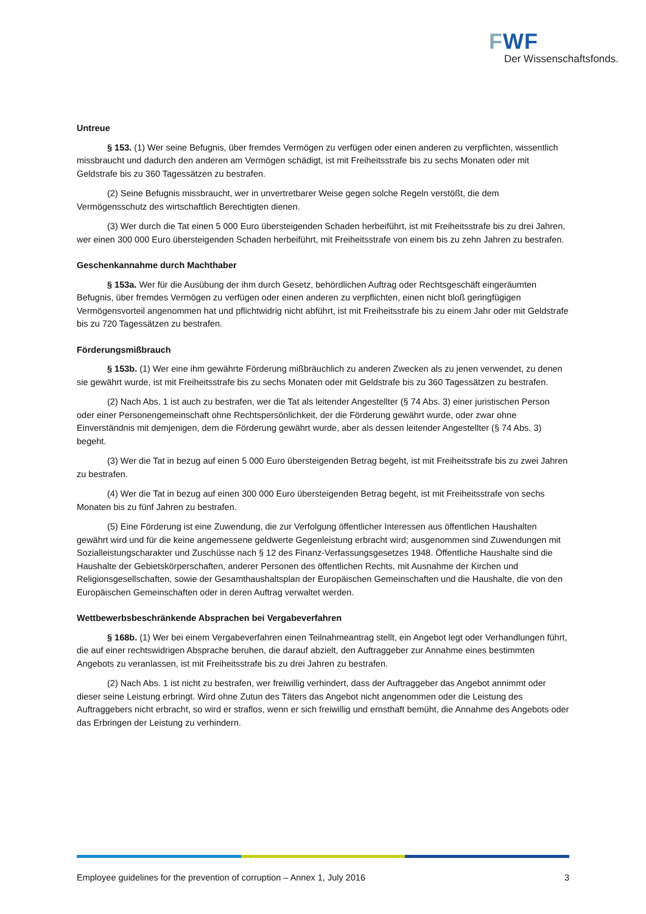FWF
Der Wissenschaftsfonds.
Untreue
§ 153. (1) Wer seine Befugnis, über fremdes Vermögen zu verfügen oder einen anderen zu verpflichten, wissentlich missbraucht und dadurch den anderen am Vermögen schädigt, ist mit Freiheitsstrafe bis zu sechs Monaten oder mit Geldstrafe bis zu 360 Tagessätzen zu bestrafen.
(2) Seine Befugnis missbraucht, wer in unvertretbarer Weise gegen solche Regeln verstößt, die dem Vermögensschutz des wirtschaftlich Berechtigten dienen.
(3) Wer durch die Tat einen 5 000 Euro übersteigenden Schaden herbeiführt, ist mit Freiheitsstrafe bis zu drei Jahren, wer einen 300 000 Euro übersteigenden Schaden herbeiführt, mit Freiheitsstrafe von einem bis zu zehn Jahren zu bestrafen.
Geschenkannahme durch Machthaber
§ 153a. Wer für die Ausübung der ihm durch Gesetz, behördlichen Auftrag oder Rechtsgeschäft eingeräumten Befugnis, über fremdes Vermögen zu verfügen oder einen anderen zu verpflichten, einen nicht bloß geringfügigen Vermögensvorteil angenommen hat und pflichtwidrig nicht abführt, ist mit Freiheitsstrafe bis zu einem Jahr oder mit Geldstrafe bis zu 720 Tagessätzen zu bestrafen.
Förderungsmißbrauch
§ 153b. (1) Wer eine ihm gewährte Förderung mißbräuchlich zu anderen Zwecken als zu jenen verwendet, zu denen sie gewährt wurde, ist mit Freiheitsstrafe bis zu sechs Monaten oder mit Geldstrafe bis zu 360 Tagessätzen zu bestrafen.
(2) Nach Abs. 1 ist auch zu bestrafen, wer die Tat als leitender Angestellter (§ 74 Abs. 3) einer juristischen Person oder einer Personengemeinschaft ohne Rechtspersönlichkeit, der die Förderung gewährt wurde, oder zwar ohne Einverständnis mit demjenigen, dem die Förderung gewährt wurde, aber als dessen leitender Angestellter (§ 74 Abs. 3) begeht.
(3) Wer die Tat in bezug auf einen 5 000 Euro übersteigenden Betrag begeht, ist mit Freiheitsstrafe bis zu zwei Jahren zu bestrafen.
(4) Wer die Tat in bezug auf einen 300 000 Euro übersteigenden Betrag begeht, ist mit Freiheitsstrafe von sechs Monaten bis zu fünf Jahren zu bestrafen.
(5) Eine Förderung ist eine Zuwendung, die zur Verfolgung öffentlicher Interessen aus öffentlichen Haushalten gewährt wird und für die keine angemessene geldwerte Gegenleistung erbracht wird; ausgenommen sind Zuwendungen mit Sozialleistungscharakter und Zuschüsse nach § 12 des Finanz-Verfassungsgesetzes 1948. Öffentliche Haushalte sind die Haushalte der Gebietskörperschaften, anderer Personen des öffentlichen Rechts, mit Ausnahme der Kirchen und Religionsgesellschaften, sowie der Gesamthaushaltsplan der Europäischen Gemeinschaften und die Haushalte, die von den Europäischen Gemeinschaften oder in deren Auftrag verwaltet werden.
Wettbewerbsbeschränkende Absprachen bei Vergabeverfahren
§ 168b. (1) Wer bei einem Vergabeverfahren einen Teilnahmeantrag stellt, ein Angebot legt oder Verhandlungen führt, die auf einer rechtswidrigen Absprache beruhen, die darauf abzielt, den Auftraggeber zur Annahme eines bestimmten Angebots zu veranlassen, ist mit Freiheitsstrafe bis zu drei Jahren zu bestrafen.
(2) Nach Abs. 1 ist nicht zu bestrafen, wer freiwillig verhindert, dass der Auftraggeber das Angebot annimmt oder dieser seine Leistung erbringt. Wird ohne Zutun des Täters das Angebot nicht angenommen oder die Leistung des Auftraggebers nicht erbracht, so wird er straflos, wenn er sich freiwillig und ernsthaft bemüht, die Annahme des Angebots oder das Erbringen der Leistung zu verhindern.
Employee guidelines for the prevention of corruption – Annex 1, July 2016 3